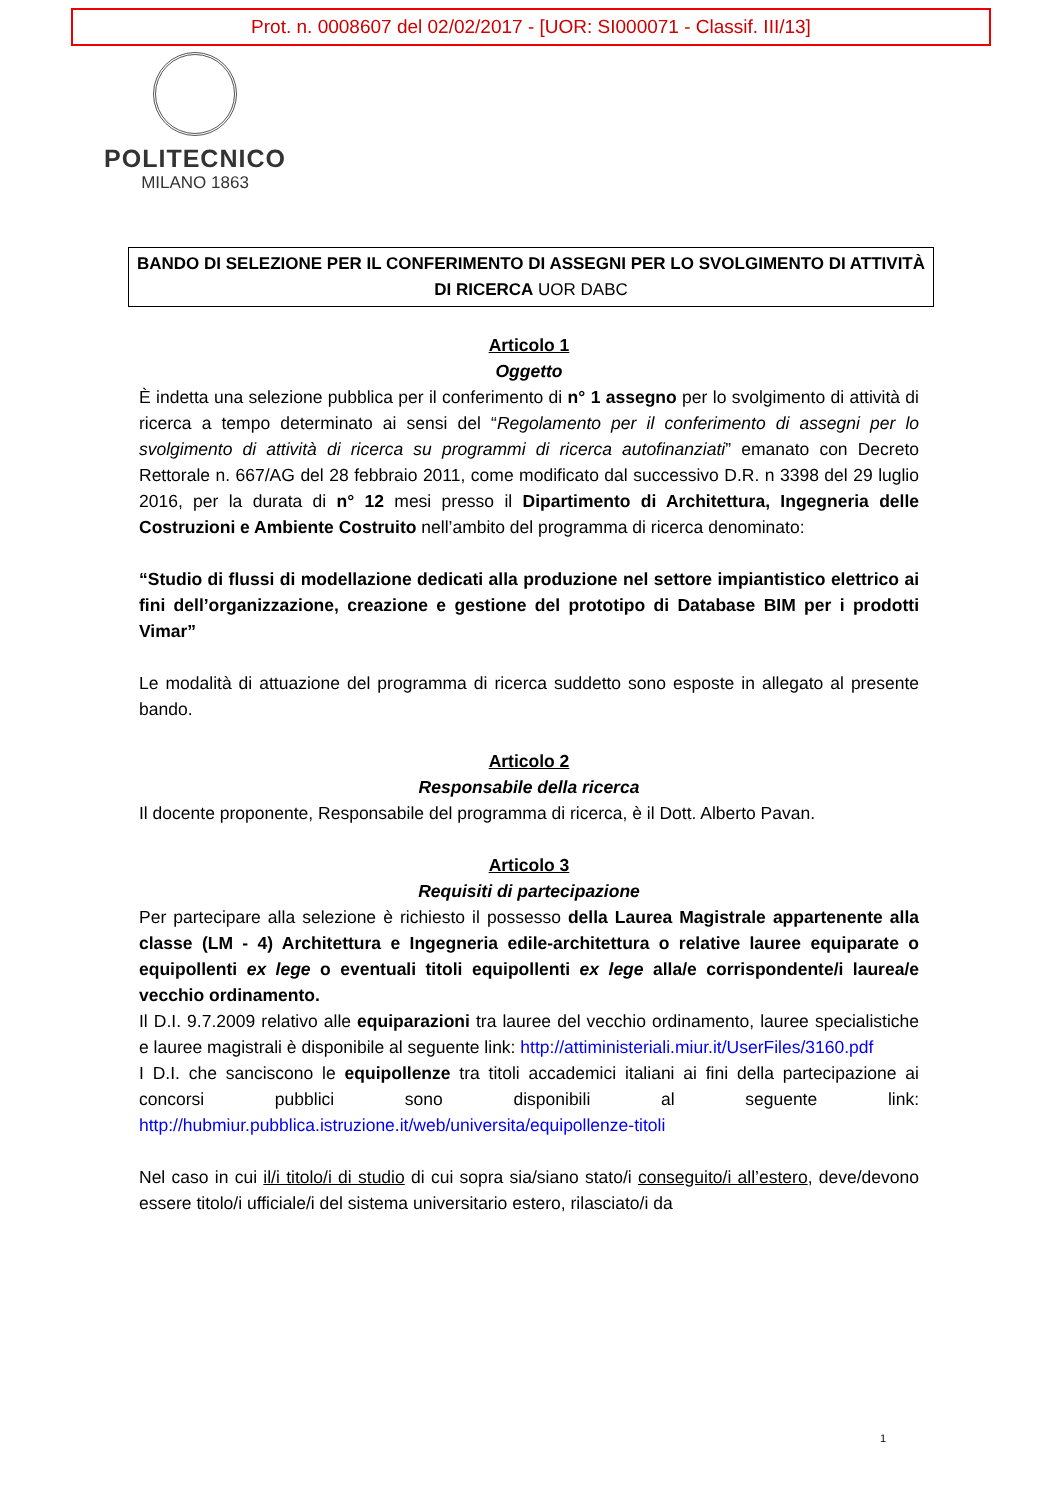Prot. n. 0008607 del 02/02/2017 - [UOR: SI000071 - Classif. III/13]
POLITECNICO
MILANO 1863
BANDO DI SELEZIONE PER IL CONFERIMENTO DI ASSEGNI PER LO SVOLGIMENTO DI ATTIVITÀ DI RICERCA UOR DABC
Articolo 1
Oggetto
È indetta una selezione pubblica per il conferimento di n° 1 assegno per lo svolgimento di attività di ricerca a tempo determinato ai sensi del “Regolamento per il conferimento di assegni per lo svolgimento di attività di ricerca su programmi di ricerca autofinanziati” emanato con Decreto Rettorale n. 667/AG del 28 febbraio 2011, come modificato dal successivo D.R. n 3398 del 29 luglio 2016, per la durata di n° 12 mesi presso il Dipartimento di Architettura, Ingegneria delle Costruzioni e Ambiente Costruito nell’ambito del programma di ricerca denominato:
“Studio di flussi di modellazione dedicati alla produzione nel settore impiantistico elettrico ai fini dell’organizzazione, creazione e gestione del prototipo di Database BIM per i prodotti Vimar”
Le modalità di attuazione del programma di ricerca suddetto sono esposte in allegato al presente bando.
Articolo 2
Responsabile della ricerca
Il docente proponente, Responsabile del programma di ricerca, è il Dott. Alberto Pavan.
Articolo 3
Requisiti di partecipazione
Per partecipare alla selezione è richiesto il possesso della Laurea Magistrale appartenente alla classe (LM - 4) Architettura e Ingegneria edile-architettura o relative lauree equiparate o equipollenti ex lege o eventuali titoli equipollenti ex lege alla/e corrispondente/i laurea/e vecchio ordinamento.
Il D.I. 9.7.2009 relativo alle equiparazioni tra lauree del vecchio ordinamento, lauree specialistiche e lauree magistrali è disponibile al seguente link: http://attiministeriali.miur.it/UserFiles/3160.pdf
I D.I. che sanciscono le equipollenze tra titoli accademici italiani ai fini della partecipazione ai concorsi pubblici sono disponibili al seguente link: http://hubmiur.pubblica.istruzione.it/web/universita/equipollenze-titoli
Nel caso in cui il/i titolo/i di studio di cui sopra sia/siano stato/i conseguito/i all’estero, deve/devono essere titolo/i ufficiale/i del sistema universitario estero, rilasciato/i da
1